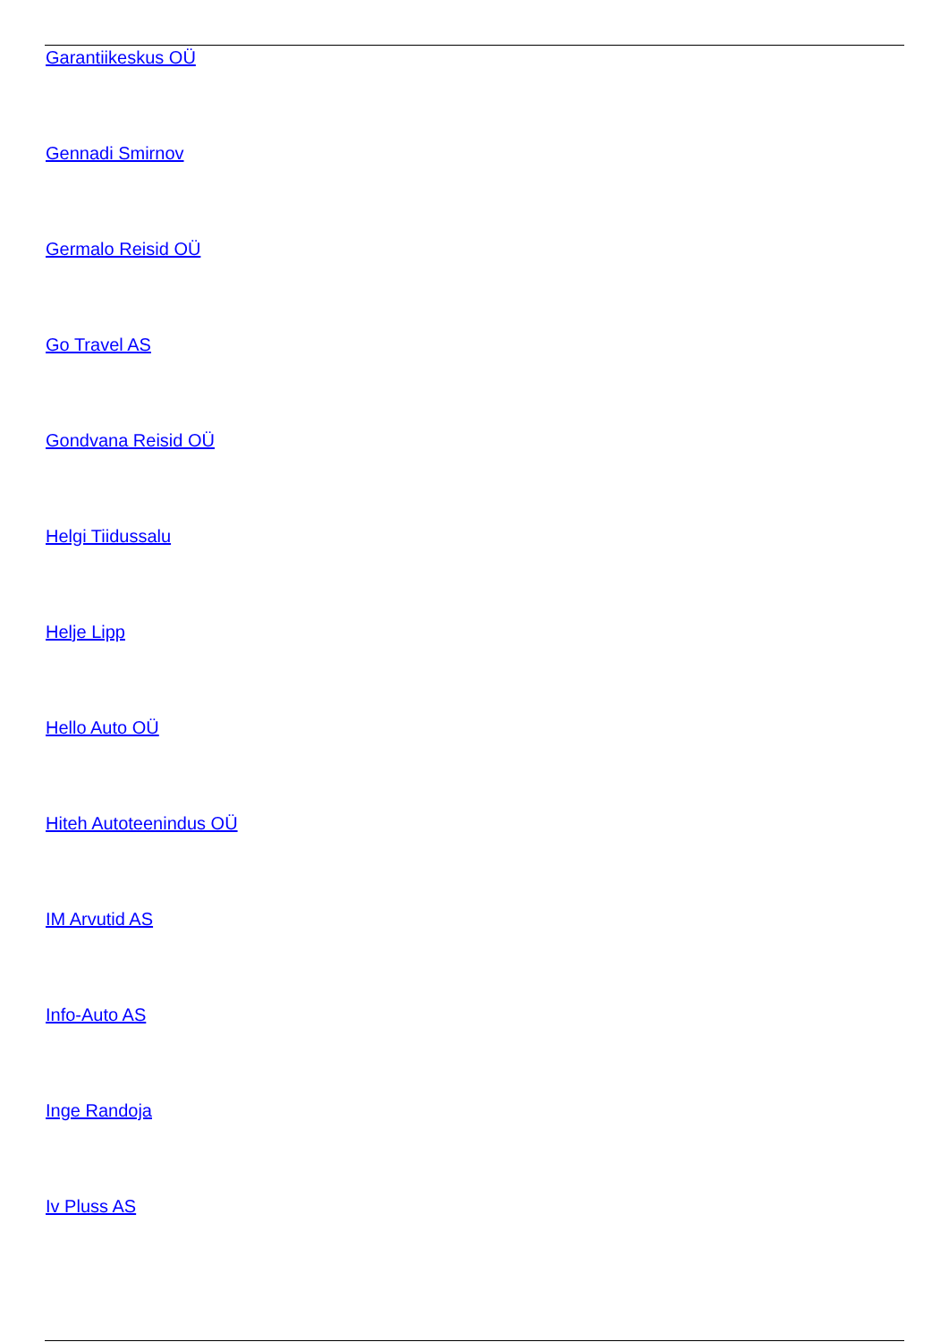Garantiikeskus OÜ
Gennadi Smirnov
Germalo Reisid OÜ
Go Travel AS
Gondvana Reisid OÜ
Helgi Tiidussalu
Helje Lipp
Hello Auto OÜ
Hiteh Autoteenindus OÜ
IM Arvutid AS
Info-Auto AS
Inge Randoja
Iv Pluss AS